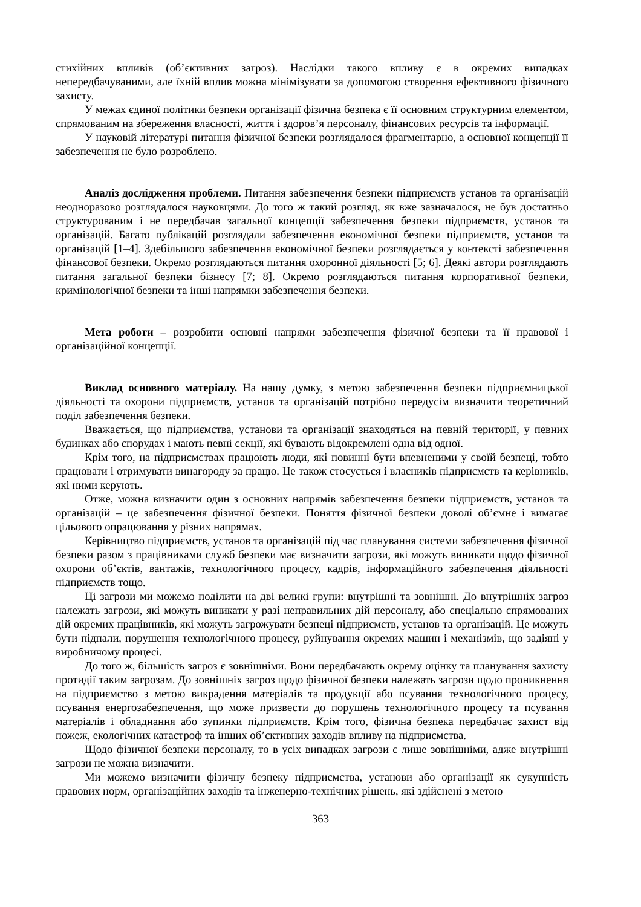стихійних впливів (об’єктивних загроз). Наслідки такого впливу є в окремих випадках непередбачуваними, але їхній вплив можна мінімізувати за допомогою створення ефективного фізичного захисту.
У межах єдиної політики безпеки організації фізична безпека є її основним структурним елементом, спрямованим на збереження власності, життя і здоров’я персоналу, фінансових ресурсів та інформації.
У науковій літературі питання фізичної безпеки розглядалося фрагментарно, а основної концепції її забезпечення не було розроблено.
Аналіз дослідження проблеми. Питання забезпечення безпеки підприємств установ та організацій неодноразово розглядалося науковцями. До того ж такий розгляд, як вже зазначалося, не був достатньо структурованим і не передбачав загальної концепції забезпечення безпеки під­приємств, установ та організацій. Багато публікацій розглядали забезпечення економічної безпеки підприємств, установ та організацій [1–4]. Здебільшого забезпечення економічної безпеки роз­глядається у контексті забезпечення фінансової безпеки. Окремо розглядаються питання охоронної діяльності [5; 6]. Деякі автори розглядають питання загальної безпеки бізнесу [7; 8]. Окремо розглядаються питання корпоративної безпеки, кримінологічної безпеки та інші напрямки забезпечення безпеки.
Мета роботи – розробити основні напрями забезпечення фізичної безпеки та її правової і організаційної концепції.
Виклад основного матеріалу. На нашу думку, з метою забезпечення безпеки підпри­ємницької діяльності та охорони підприємств, установ та організацій потрібно передусім визначити теоретичний поділ забезпечення безпеки.
Вважається, що підприємства, установи та організації знаходяться на певній території, у певних будинках або спорудах і мають певні секції, які бувають відокремлені одна від одної.
Крім того, на підприємствах працюють люди, які повинні бути впевненими у своїй безпеці, тобто працювати і отримувати винагороду за працю. Це також стосується і власників підприємств та керівників, які ними керують.
Отже, можна визначити один з основних напрямів забезпечення безпеки підприємств, установ та організацій – це забезпечення фізичної безпеки. Поняття фізичної безпеки доволі об’ємне і вимагає цільового опрацювання у різних напрямах.
Керівництво підприємств, установ та організацій під час планування системи забезпечення фізичної безпеки разом з працівниками служб безпеки має визначити загрози, які можуть виникати щодо фізичної охорони об’єктів, вантажів, технологічного процесу, кадрів, інформаційного забезпечення діяльності підприємств тощо.
Ці загрози ми можемо поділити на дві великі групи: внутрішні та зовнішні. До внутрішніх загроз належать загрози, які можуть виникати у разі неправильних дій персоналу, або спеціально спрямованих дій окремих працівників, які можуть загрожувати безпеці підприємств, установ та організацій. Це можуть бути підпали, порушення технологічного процесу, руйнування окремих машин і механізмів, що задіяні у виробничому процесі.
До того ж, більшість загроз є зовнішніми. Вони передбачають окрему оцінку та планування захисту протидії таким загрозам. До зовнішніх загроз щодо фізичної безпеки належать загрози щодо проникнення на підприємство з метою викрадення матеріалів та продукції або псування технологічного процесу, псування енергозабезпечення, що може призвести до порушень технологічного процесу та псування матеріалів і обладнання або зупинки підприємств. Крім того, фізична безпека передбачає захист від пожеж, екологічних катастроф та інших об’єктивних заходів впливу на підприємства.
Щодо фізичної безпеки персоналу, то в усіх випадках загрози є лише зовнішніми, адже внутрішні загрози не можна визначити.
Ми можемо визначити фізичну безпеку підприємства, установи або організації як сукупність правових норм, організаційних заходів та інженерно-технічних рішень, які здійснені з метою
363